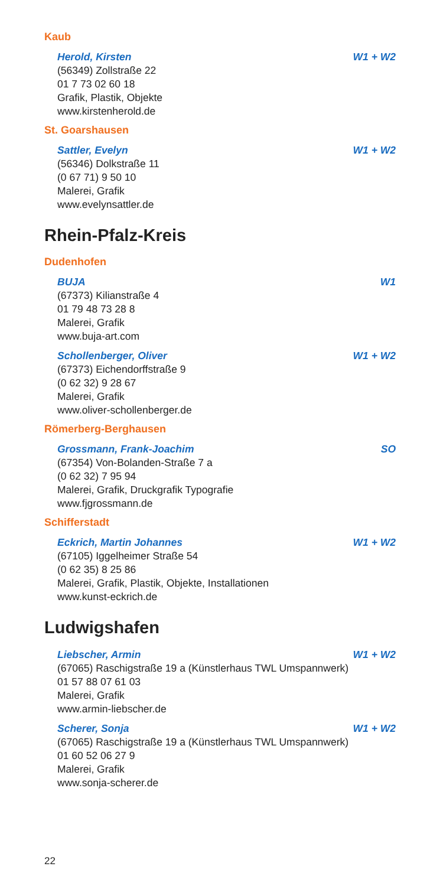Kaub
Herold, Kirsten W1 + W2
(56349) Zollstraße 22
01 7 73 02 60 18
Grafik, Plastik, Objekte
www.kirstenherold.de
St. Goarshausen
Sattler, Evelyn W1 + W2
(56346) Dolkstraße 11
(0 67 71) 9 50 10
Malerei, Grafik
www.evelynsattler.de
Rhein-Pfalz-Kreis
Dudenhofen
BUJA W1
(67373) Kilianstraße 4
01 79 48 73 28 8
Malerei, Grafik
www.buja-art.com
Schollenberger, Oliver W1 + W2
(67373) Eichendorffstraße 9
(0 62 32) 9 28 67
Malerei, Grafik
www.oliver-schollenberger.de
Römerberg-Berghausen
Grossmann, Frank-Joachim SO
(67354) Von-Bolanden-Straße 7 a
(0 62 32) 7 95 94
Malerei, Grafik, Druckgrafik Typografie
www.fjgrossmann.de
Schifferstadt
Eckrich, Martin Johannes W1 + W2
(67105) Iggelheimer Straße 54
(0 62 35) 8 25 86
Malerei, Grafik, Plastik, Objekte, Installationen
www.kunst-eckrich.de
Ludwigshafen
Liebscher, Armin W1 + W2
(67065) Raschigstraße 19 a (Künstlerhaus TWL Umspannwerk)
01 57 88 07 61 03
Malerei, Grafik
www.armin-liebscher.de
Scherer, Sonja W1 + W2
(67065) Raschigstraße 19 a (Künstlerhaus TWL Umspannwerk)
01 60 52 06 27 9
Malerei, Grafik
www.sonja-scherer.de
22